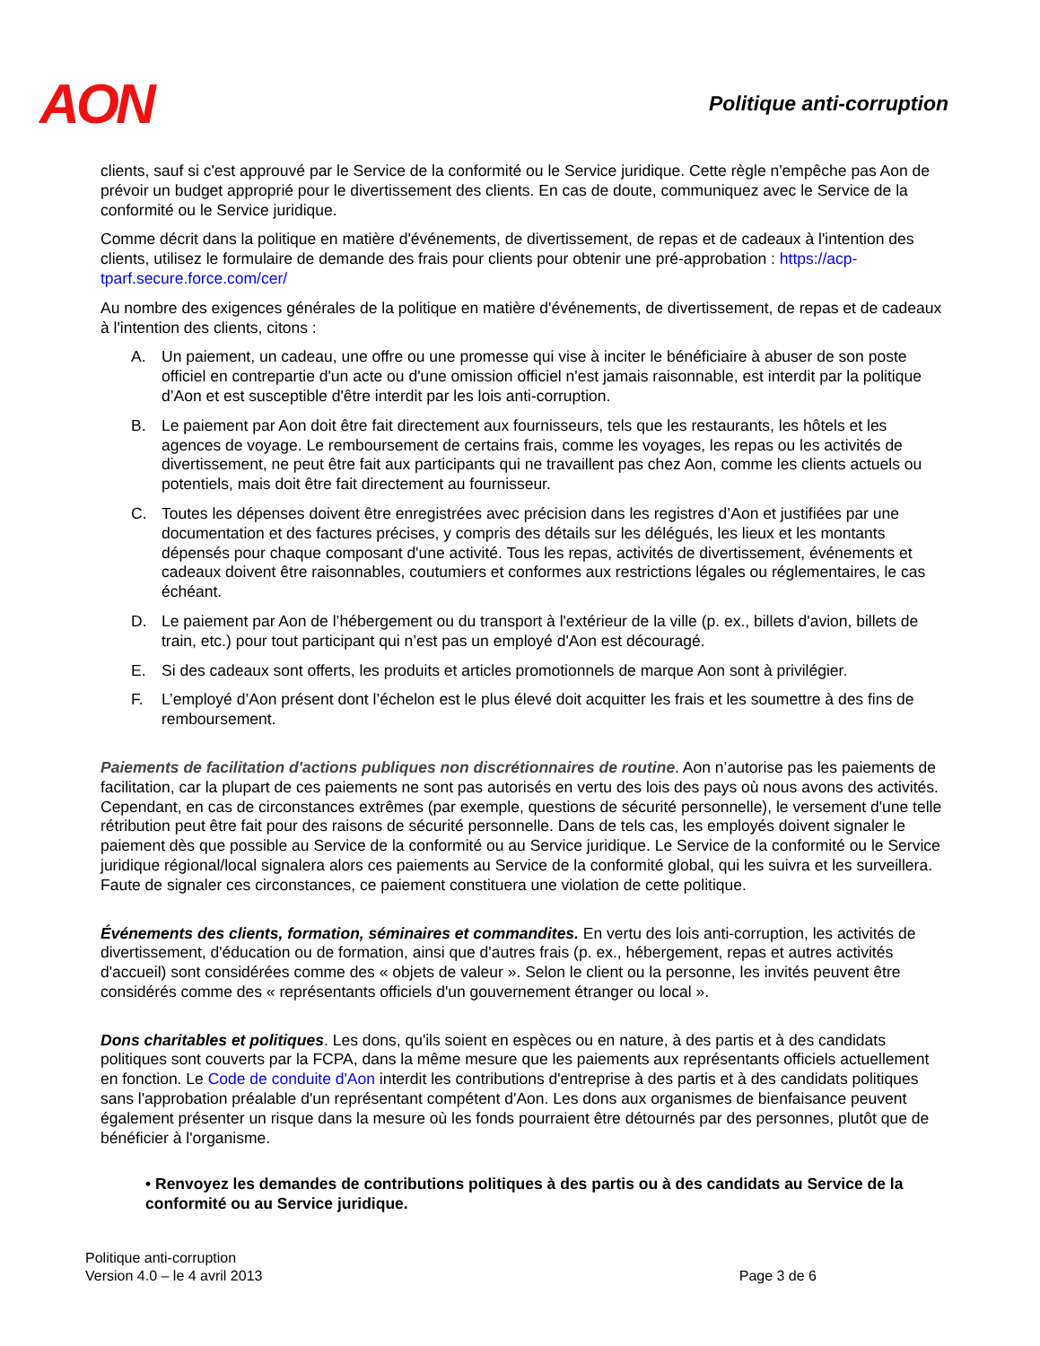AON
Politique anti-corruption
clients, sauf si c'est approuvé par le Service de la conformité ou le Service juridique. Cette règle n'empêche pas Aon de prévoir un budget approprié pour le divertissement des clients. En cas de doute, communiquez avec le Service de la conformité ou le Service juridique.
Comme décrit dans la politique en matière d'événements, de divertissement, de repas et de cadeaux à l'intention des clients, utilisez le formulaire de demande des frais pour clients pour obtenir une pré-approbation : https://acp-tparf.secure.force.com/cer/
Au nombre des exigences générales de la politique en matière d'événements, de divertissement, de repas et de cadeaux à l'intention des clients, citons :
A. Un paiement, un cadeau, une offre ou une promesse qui vise à inciter le bénéficiaire à abuser de son poste officiel en contrepartie d'un acte ou d'une omission officiel n'est jamais raisonnable, est interdit par la politique d’Aon et est susceptible d'être interdit par les lois anti-corruption.
B. Le paiement par Aon doit être fait directement aux fournisseurs, tels que les restaurants, les hôtels et les agences de voyage. Le remboursement de certains frais, comme les voyages, les repas ou les activités de divertissement, ne peut être fait aux participants qui ne travaillent pas chez Aon, comme les clients actuels ou potentiels, mais doit être fait directement au fournisseur.
C. Toutes les dépenses doivent être enregistrées avec précision dans les registres d’Aon et justifiées par une documentation et des factures précises, y compris des détails sur les délégués, les lieux et les montants dépensés pour chaque composant d'une activité. Tous les repas, activités de divertissement, événements et cadeaux doivent être raisonnables, coutumiers et conformes aux restrictions légales ou réglementaires, le cas échéant.
D. Le paiement par Aon de l’hébergement ou du transport à l'extérieur de la ville (p. ex., billets d'avion, billets de train, etc.) pour tout participant qui n’est pas un employé d'Aon est découragé.
E. Si des cadeaux sont offerts, les produits et articles promotionnels de marque Aon sont à privilégier.
F. L’employé d’Aon présent dont l’échelon est le plus élevé doit acquitter les frais et les soumettre à des fins de remboursement.
Paiements de facilitation d'actions publiques non discrétionnaires de routine. Aon n’autorise pas les paiements de facilitation, car la plupart de ces paiements ne sont pas autorisés en vertu des lois des pays où nous avons des activités. Cependant, en cas de circonstances extrêmes (par exemple, questions de sécurité personnelle), le versement d'une telle rétribution peut être fait pour des raisons de sécurité personnelle. Dans de tels cas, les employés doivent signaler le paiement dès que possible au Service de la conformité ou au Service juridique. Le Service de la conformité ou le Service juridique régional/local signalera alors ces paiements au Service de la conformité global, qui les suivra et les surveillera. Faute de signaler ces circonstances, ce paiement constituera une violation de cette politique.
Événements des clients, formation, séminaires et commandites. En vertu des lois anti-corruption, les activités de divertissement, d'éducation ou de formation, ainsi que d'autres frais (p. ex., hébergement, repas et autres activités d'accueil) sont considérées comme des « objets de valeur ». Selon le client ou la personne, les invités peuvent être considérés comme des « représentants officiels d'un gouvernement étranger ou local ».
Dons charitables et politiques. Les dons, qu'ils soient en espèces ou en nature, à des partis et à des candidats politiques sont couverts par la FCPA, dans la même mesure que les paiements aux représentants officiels actuellement en fonction. Le Code de conduite d'Aon interdit les contributions d'entreprise à des partis et à des candidats politiques sans l'approbation préalable d'un représentant compétent d'Aon. Les dons aux organismes de bienfaisance peuvent également présenter un risque dans la mesure où les fonds pourraient être détournés par des personnes, plutôt que de bénéficier à l'organisme.
• Renvoyez les demandes de contributions politiques à des partis ou à des candidats au Service de la conformité ou au Service juridique.
Politique anti-corruption
Version 4.0 – le 4 avril 2013
Page 3 de 6